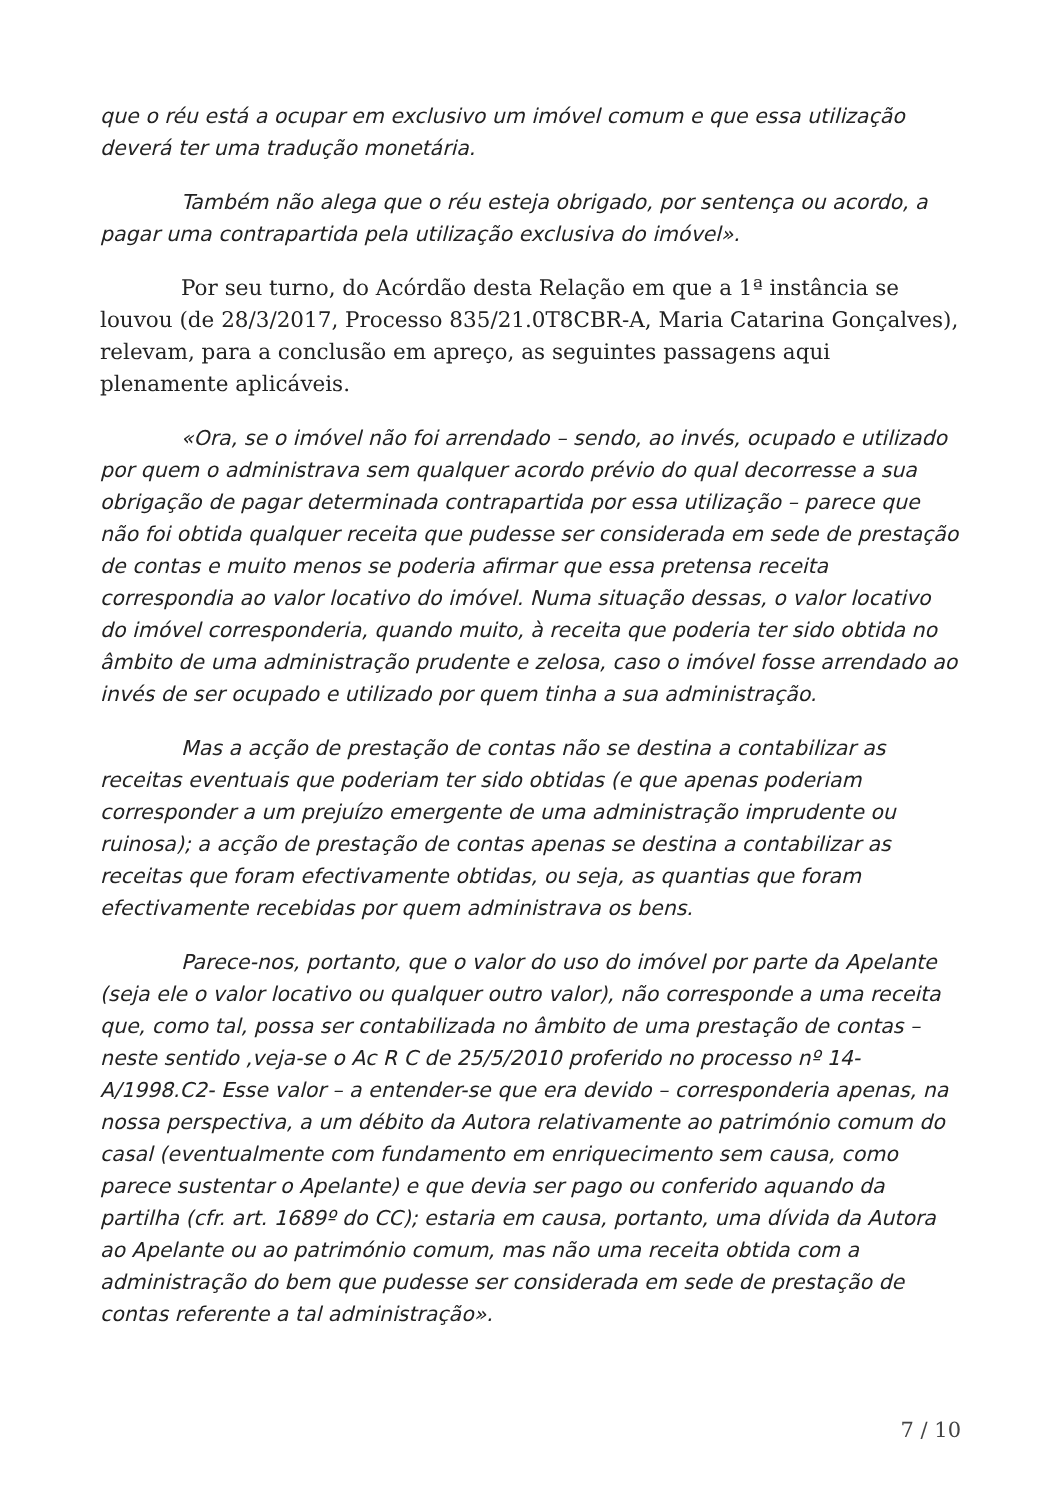que o réu está a ocupar em exclusivo um imóvel comum e que essa utilização deverá ter uma tradução monetária.
Também não alega que o réu esteja obrigado, por sentença ou acordo, a pagar uma contrapartida pela utilização exclusiva do imóvel».
Por seu turno, do Acórdão desta Relação em que a 1ª instância se louvou (de 28/3/2017, Processo 835/21.0T8CBR-A, Maria Catarina Gonçalves), relevam, para a conclusão em apreço, as seguintes passagens aqui plenamente aplicáveis.
«Ora, se o imóvel não foi arrendado – sendo, ao invés, ocupado e utilizado por quem o administrava sem qualquer acordo prévio do qual decorresse a sua obrigação de pagar determinada contrapartida por essa utilização – parece que não foi obtida qualquer receita que pudesse ser considerada em sede de prestação de contas e muito menos se poderia afirmar que essa pretensa receita correspondia ao valor locativo do imóvel. Numa situação dessas, o valor locativo do imóvel corresponderia, quando muito, à receita que poderia ter sido obtida no âmbito de uma administração prudente e zelosa, caso o imóvel fosse arrendado ao invés de ser ocupado e utilizado por quem tinha a sua administração.
Mas a acção de prestação de contas não se destina a contabilizar as receitas eventuais que poderiam ter sido obtidas (e que apenas poderiam corresponder a um prejuízo emergente de uma administração imprudente ou ruinosa); a acção de prestação de contas apenas se destina a contabilizar as receitas que foram efectivamente obtidas, ou seja, as quantias que foram efectivamente recebidas por quem administrava os bens.
Parece-nos, portanto, que o valor do uso do imóvel por parte da Apelante (seja ele o valor locativo ou qualquer outro valor), não corresponde a uma receita que, como tal, possa ser contabilizada no âmbito de uma prestação de contas – neste sentido ,veja-se o Ac R C de 25/5/2010 proferido no processo nº 14-A/1998.C2- Esse valor – a entender-se que era devido – corresponderia apenas, na nossa perspectiva, a um débito da Autora relativamente ao património comum do casal (eventualmente com fundamento em enriquecimento sem causa, como parece sustentar o Apelante) e que devia ser pago ou conferido aquando da partilha (cfr. art. 1689º do CC); estaria em causa, portanto, uma dívida da Autora ao Apelante ou ao património comum, mas não uma receita obtida com a administração do bem que pudesse ser considerada em sede de prestação de contas referente a tal administração».
7 / 10